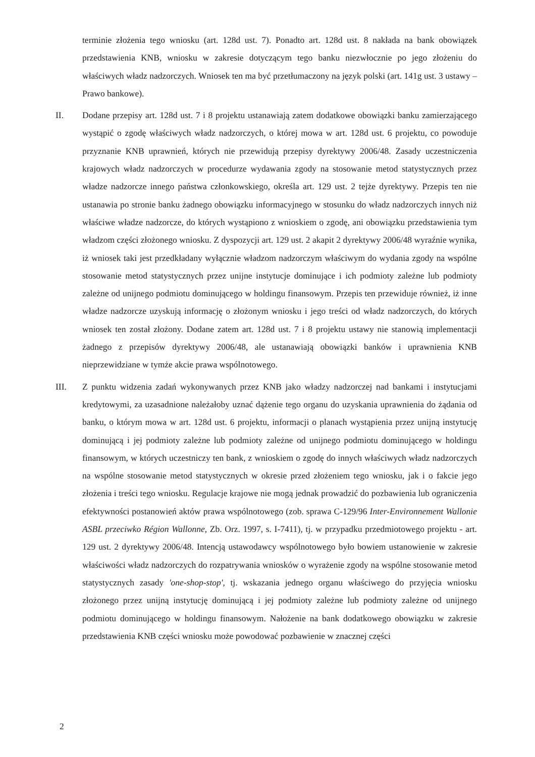terminie złożenia tego wniosku (art. 128d ust. 7). Ponadto art. 128d ust. 8 nakłada na bank obowiązek przedstawienia KNB, wniosku w zakresie dotyczącym tego banku niezwłocznie po jego złożeniu do właściwych władz nadzorczych. Wniosek ten ma być przetłumaczony na język polski (art. 141g ust. 3 ustawy – Prawo bankowe).
II. Dodane przepisy art. 128d ust. 7 i 8 projektu ustanawiają zatem dodatkowe obowiązki banku zamierzającego wystąpić o zgodę właściwych władz nadzorczych, o której mowa w art. 128d ust. 6 projektu, co powoduje przyznanie KNB uprawnień, których nie przewidują przepisy dyrektywy 2006/48. Zasady uczestniczenia krajowych władz nadzorczych w procedurze wydawania zgody na stosowanie metod statystycznych przez władze nadzorcze innego państwa członkowskiego, określa art. 129 ust. 2 tejże dyrektywy. Przepis ten nie ustanawia po stronie banku żadnego obowiązku informacyjnego w stosunku do władz nadzorczych innych niż właściwe władze nadzorcze, do których wystąpiono z wnioskiem o zgodę, ani obowiązku przedstawienia tym władzom części złożonego wniosku. Z dyspozycji art. 129 ust. 2 akapit 2 dyrektywy 2006/48 wyraźnie wynika, iż wniosek taki jest przedkładany wyłącznie władzom nadzorczym właściwym do wydania zgody na wspólne stosowanie metod statystycznych przez unijne instytucje dominujące i ich podmioty zależne lub podmioty zależne od unijnego podmiotu dominującego w holdingu finansowym. Przepis ten przewiduje również, iż inne władze nadzorcze uzyskują informację o złożonym wniosku i jego treści od władz nadzorczych, do których wniosek ten został złożony. Dodane zatem art. 128d ust. 7 i 8 projektu ustawy nie stanowią implementacji żadnego z przepisów dyrektywy 2006/48, ale ustanawiają obowiązki banków i uprawnienia KNB nieprzewidziane w tymże akcie prawa wspólnotowego.
III. Z punktu widzenia zadań wykonywanych przez KNB jako władzy nadzorczej nad bankami i instytucjami kredytowymi, za uzasadnione należałoby uznać dążenie tego organu do uzyskania uprawnienia do żądania od banku, o którym mowa w art. 128d ust. 6 projektu, informacji o planach wystąpienia przez unijną instytucję dominującą i jej podmioty zależne lub podmioty zależne od unijnego podmiotu dominującego w holdingu finansowym, w których uczestniczy ten bank, z wnioskiem o zgodę do innych właściwych władz nadzorczych na wspólne stosowanie metod statystycznych w okresie przed złożeniem tego wniosku, jak i o fakcie jego złożenia i treści tego wniosku. Regulacje krajowe nie mogą jednak prowadzić do pozbawienia lub ograniczenia efektywności postanowień aktów prawa wspólnotowego (zob. sprawa C-129/96 Inter-Environnement Wallonie ASBL przeciwko Région Wallonne, Zb. Orz. 1997, s. I-7411), tj. w przypadku przedmiotowego projektu - art. 129 ust. 2 dyrektywy 2006/48. Intencją ustawodawcy wspólnotowego było bowiem ustanowienie w zakresie właściwości władz nadzorczych do rozpatrywania wniosków o wyrażenie zgody na wspólne stosowanie metod statystycznych zasady 'one-shop-stop', tj. wskazania jednego organu właściwego do przyjęcia wniosku złożonego przez unijną instytucję dominującą i jej podmioty zależne lub podmioty zależne od unijnego podmiotu dominującego w holdingu finansowym. Nałożenie na bank dodatkowego obowiązku w zakresie przedstawienia KNB części wniosku może powodować pozbawienie w znacznej części
2